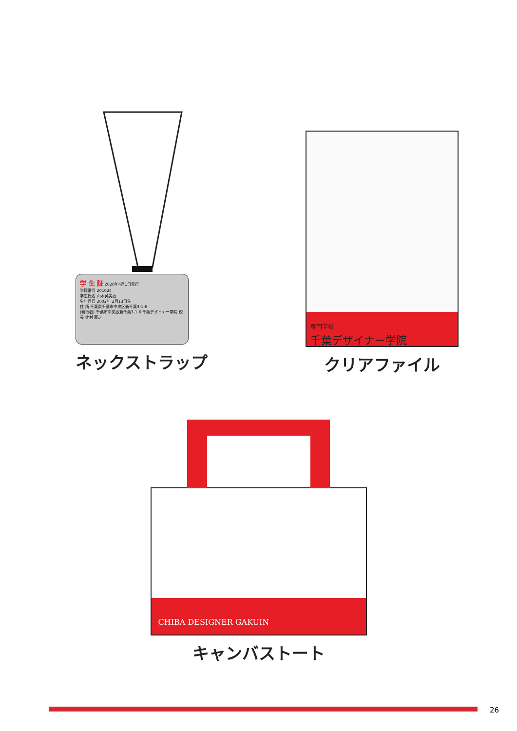学 生 証 2020年4月1日発行
学籍番号 201024
学生氏名 山本英美香
生年月日 2002年 2月13日生
住 所 千葉県千葉市中央区新千葉3-1-6
(発行者) 千葉市中央区新千葉3-1-6 千葉デザイナー学院 校長 辻村 直之
ネックストラップ
専門学校
千葉デザイナー学院
クリアファイル
CHIBA DESIGNER GAKUIN
キャンバストート
26